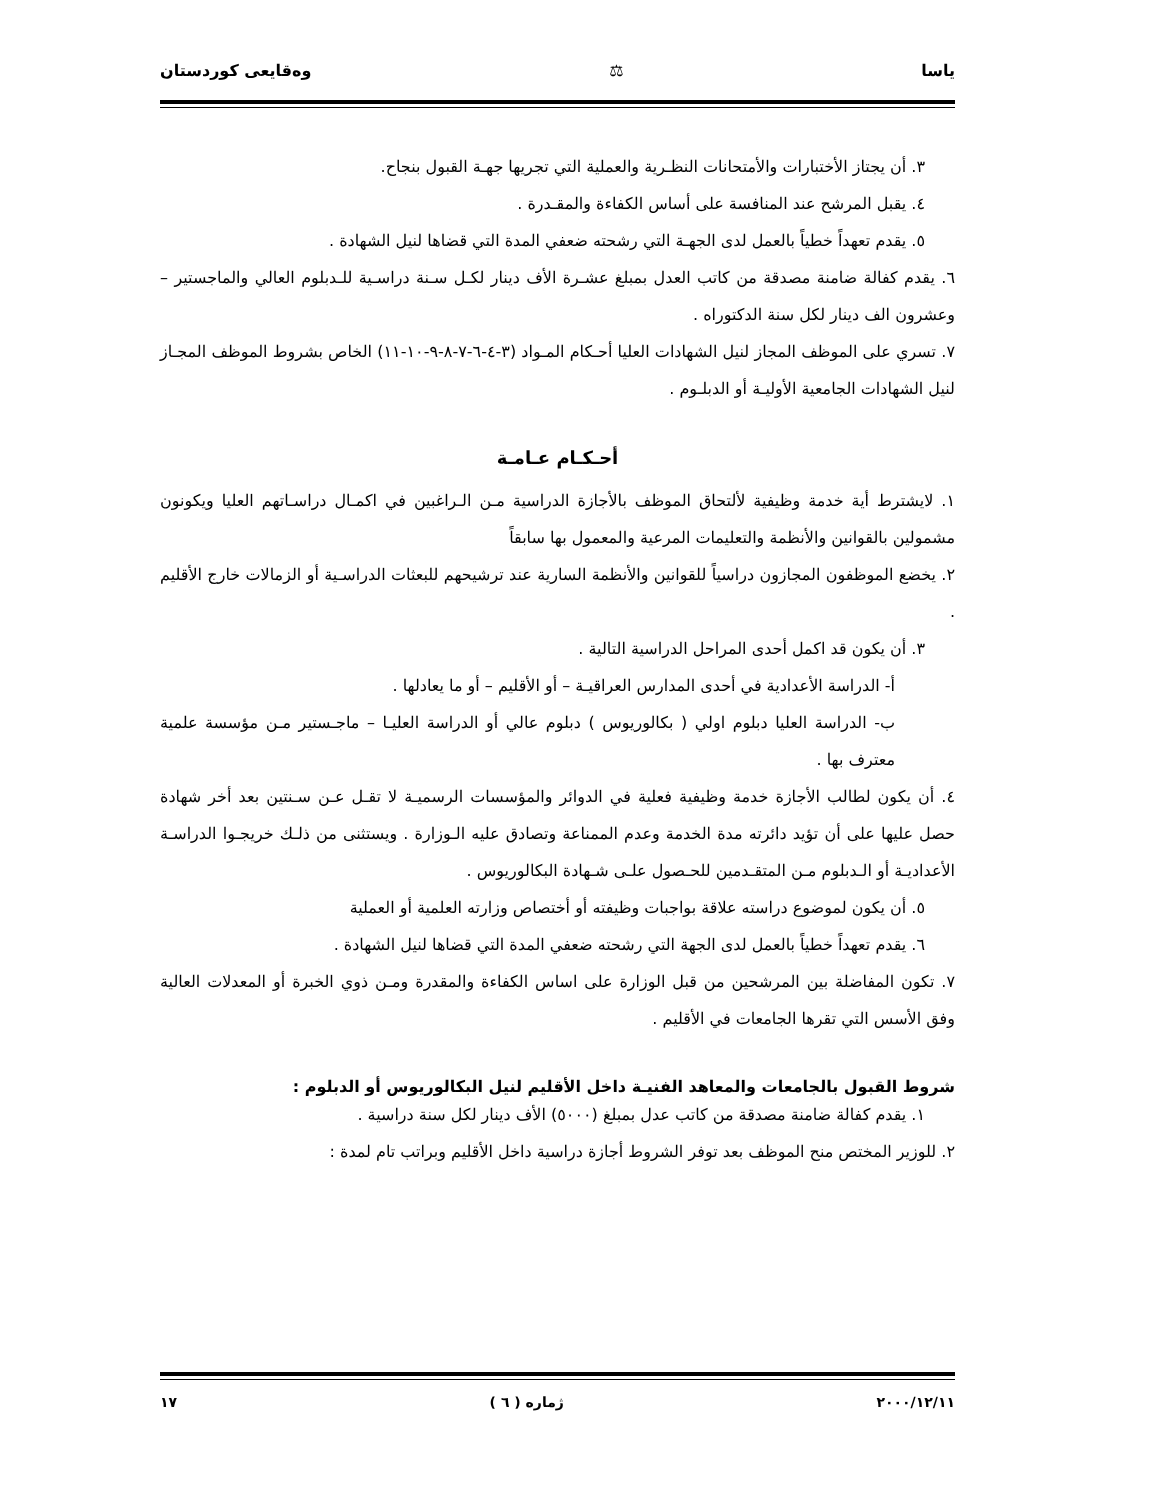ياسا ⚖ وەقايعى كوردستان
٣. أن يجتاز الأختبارات والأمتحانات النظـرية والعملية التي تجريها جهـة القبول بنجاح.
٤. يقبل المرشح عند المنافسة على أساس الكفاءة والمقـدرة .
٥. يقدم تعهداً خطياً بالعمل لدى الجهـة التي رشحته ضعفي المدة التي قضاها لنيل الشهادة .
٦. يقدم كفالة ضامنة مصدقة من كاتب العدل بمبلغ عشـرة الأف دينار لكـل سـنة دراسـية للـدبلوم العالي والماجستير – وعشرون الف دينار لكل سنة الدكتوراه .
٧. تسري على الموظف المجاز لنيل الشهادات العليا أحـكام المـواد (٣-٤-٦-٧-٨-٩-١٠-١١) الخاص بشروط الموظف المجـاز لنيل الشهادات الجامعية الأوليـة أو الدبلـوم .
أحـكـام عـامـة
١. لايشترط أية خدمة وظيفية لألتحاق الموظف بالأجازة الدراسية مـن الـراغبين في اكمـال دراسـاتهم العليا ويكونون مشمولين بالقوانين والأنظمة والتعليمات المرعية والمعمول بها سابقاً
٢. يخضع الموظفون المجازون دراسياً للقوانين والأنظمة السارية عند ترشيحهم للبعثات الدراسـية أو الزمالات خارج الأقليم .
٣. أن يكون قد اكمل أحدى المراحل الدراسية التالية .
أ- الدراسة الأعدادية في أحدى المدارس العراقيـة – أو الأقليم – أو ما يعادلها .
ب- الدراسة العليا دبلوم اولي ( بكالوريوس ) دبلوم عالي أو الدراسة العليـا – ماجـستير مـن مؤسسة علمية معترف بها .
٤. أن يكون لطالب الأجازة خدمة وظيفية فعلية في الدوائر والمؤسسات الرسميـة لا تقـل عـن سـنتين بعد أخر شهادة حصل عليها على أن تؤيد دائرته مدة الخدمة وعدم الممناعة وتصادق عليه الـوزارة . ويستثنى من ذلـك خريجـوا الدراسـة الأعداديـة أو الـدبلوم مـن المتقـدمين للحـصول علـى شـهادة البكالوريوس .
٥. أن يكون لموضوع دراسته علاقة بواجبات وظيفته أو أختصاص وزارته العلمية أو العملية
٦. يقدم تعهداً خطياً بالعمل لدى الجهة التي رشحته ضعفي المدة التي قضاها لنيل الشهادة .
٧. تكون المفاضلة بين المرشحين من قبل الوزارة على اساس الكفاءة والمقدرة ومـن ذوي الخبرة أو المعدلات العالية وفق الأسس التي تقرها الجامعات في الأقليم .
شروط القبول بالجامعات والمعاهد الفنيـة داخل الأقليم لنيل البكالوريوس أو الدبلوم :
١. يقدم كفالة ضامنة مصدقة من كاتب عدل بمبلغ (٥٠٠٠) الأف دينار لكل سنة دراسية .
٢. للوزير المختص منح الموظف بعد توفر الشروط أجازة دراسية داخل الأقليم وبراتب تام لمدة :
٢٠٠٠/١٢/١١ ژمارە ( ٦ ) ١٧